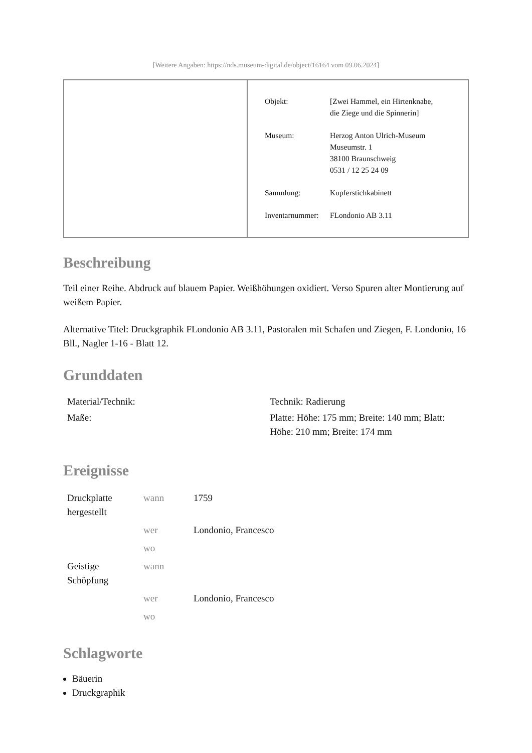[Weitere Angaben: https://nds.museum-digital.de/object/16164 vom 09.06.2024]
| Objekt: | [Zwei Hammel, ein Hirtenknabe, die Ziege und die Spinnerin] |
| Museum: | Herzog Anton Ulrich-Museum Museumstr. 1 38100 Braunschweig 0531 / 12 25 24 09 |
| Sammlung: | Kupferstichkabinett |
| Inventarnummer: | FLondonio AB 3.11 |
Beschreibung
Teil einer Reihe. Abdruck auf blauem Papier. Weißhöhungen oxidiert. Verso Spuren alter Montierung auf weißem Papier.
Alternative Titel: Druckgraphik FLondonio AB 3.11, Pastoralen mit Schafen und Ziegen, F. Londonio, 16 Bll., Nagler 1-16 - Blatt 12.
Grunddaten
| Material/Technik: | Technik: Radierung |
| Maße: | Platte: Höhe: 175 mm; Breite: 140 mm; Blatt: Höhe: 210 mm; Breite: 174 mm |
Ereignisse
| Druckplatte hergestellt | wann | 1759 |
| | wer | Londonio, Francesco |
| | wo | |
| Geistige Schöpfung | wann | |
| | wer | Londonio, Francesco |
| | wo | |
Schlagworte
Bäuerin
Druckgraphik